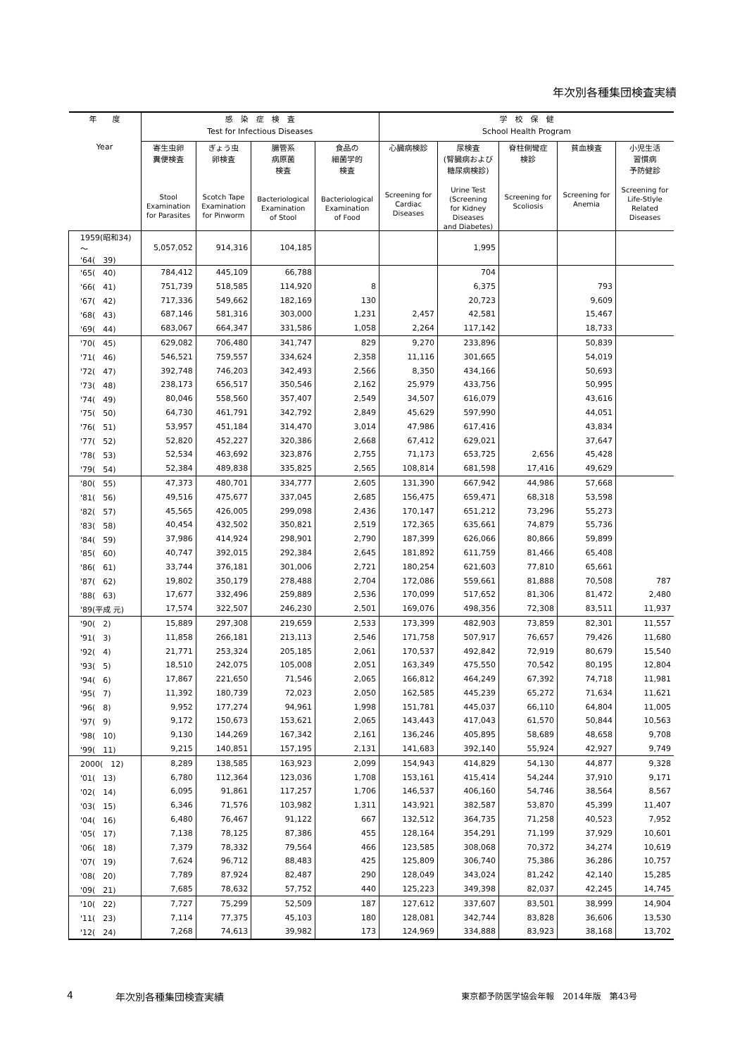年次別各種集団検査実績
| 年 度 Year | 感 染 症 検 査 | | | | 学 校 保 健 | | | | |
| --- | --- | --- | --- | --- | --- | --- | --- | --- | --- |
| | Test for Infectious Diseases | | | | School Health Program | | | | |
| | 寄生虫卵 糞便検査 Stool Examination for Parasites | ぎょう虫 卵検査 Scotch Tape Examination for Pinworm | 腸管系 病原菌 検査 Bacteriological Examination of Stool | 食品の 細菌学的 検査 Bacteriological Examination of Food | 心臓病検診 Screening for Cardiac Diseases | 尿検査 (腎臓病および 糖尿病検診) Urine Test (Screening for Kidney Diseases and Diabetes) | 脊柱側彎症 検診 Screening for Scoliosis | 貧血検査 Screening for Anemia | 小児生活 習慣病 予防健診 Screening for Life-Stlyle Related Diseases |
| 1959(昭和34) 〜 '64( 39) | 5,057,052 | 914,316 | 104,185 | | | 1,995 | | | |
| '65( 40) | 784,412 | 445,109 | 66,788 | | | 704 | | | |
| '66( 41) | 751,739 | 518,585 | 114,920 | 8 | | 6,375 | | 793 | |
| '67( 42) | 717,336 | 549,662 | 182,169 | 130 | | 20,723 | | 9,609 | |
| '68( 43) | 687,146 | 581,316 | 303,000 | 1,231 | 2,457 | 42,581 | | 15,467 | |
| '69( 44) | 683,067 | 664,347 | 331,586 | 1,058 | 2,264 | 117,142 | | 18,733 | |
| '70( 45) | 629,082 | 706,480 | 341,747 | 829 | 9,270 | 233,896 | | 50,839 | |
| '71( 46) | 546,521 | 759,557 | 334,624 | 2,358 | 11,116 | 301,665 | | 54,019 | |
| '72( 47) | 392,748 | 746,203 | 342,493 | 2,566 | 8,350 | 434,166 | | 50,693 | |
| '73( 48) | 238,173 | 656,517 | 350,546 | 2,162 | 25,979 | 433,756 | | 50,995 | |
| '74( 49) | 80,046 | 558,560 | 357,407 | 2,549 | 34,507 | 616,079 | | 43,616 | |
| '75( 50) | 64,730 | 461,791 | 342,792 | 2,849 | 45,629 | 597,990 | | 44,051 | |
| '76( 51) | 53,957 | 451,184 | 314,470 | 3,014 | 47,986 | 617,416 | | 43,834 | |
| '77( 52) | 52,820 | 452,227 | 320,386 | 2,668 | 67,412 | 629,021 | | 37,647 | |
| '78( 53) | 52,534 | 463,692 | 323,876 | 2,755 | 71,173 | 653,725 | 2,656 | 45,428 | |
| '79( 54) | 52,384 | 489,838 | 335,825 | 2,565 | 108,814 | 681,598 | 17,416 | 49,629 | |
| '80( 55) | 47,373 | 480,701 | 334,777 | 2,605 | 131,390 | 667,942 | 44,986 | 57,668 | |
| '81( 56) | 49,516 | 475,677 | 337,045 | 2,685 | 156,475 | 659,471 | 68,318 | 53,598 | |
| '82( 57) | 45,565 | 426,005 | 299,098 | 2,436 | 170,147 | 651,212 | 73,296 | 55,273 | |
| '83( 58) | 40,454 | 432,502 | 350,821 | 2,519 | 172,365 | 635,661 | 74,879 | 55,736 | |
| '84( 59) | 37,986 | 414,924 | 298,901 | 2,790 | 187,399 | 626,066 | 80,866 | 59,899 | |
| '85( 60) | 40,747 | 392,015 | 292,384 | 2,645 | 181,892 | 611,759 | 81,466 | 65,408 | |
| '86( 61) | 33,744 | 376,181 | 301,006 | 2,721 | 180,254 | 621,603 | 77,810 | 65,661 | |
| '87( 62) | 19,802 | 350,179 | 278,488 | 2,704 | 172,086 | 559,661 | 81,888 | 70,508 | 787 |
| '88( 63) | 17,677 | 332,496 | 259,889 | 2,536 | 170,099 | 517,652 | 81,306 | 81,472 | 2,480 |
| '89(平成 元) | 17,574 | 322,507 | 246,230 | 2,501 | 169,076 | 498,356 | 72,308 | 83,511 | 11,937 |
| '90( 2) | 15,889 | 297,308 | 219,659 | 2,533 | 173,399 | 482,903 | 73,859 | 82,301 | 11,557 |
| '91( 3) | 11,858 | 266,181 | 213,113 | 2,546 | 171,758 | 507,917 | 76,657 | 79,426 | 11,680 |
| '92( 4) | 21,771 | 253,324 | 205,185 | 2,061 | 170,537 | 492,842 | 72,919 | 80,679 | 15,540 |
| '93( 5) | 18,510 | 242,075 | 105,008 | 2,051 | 163,349 | 475,550 | 70,542 | 80,195 | 12,804 |
| '94( 6) | 17,867 | 221,650 | 71,546 | 2,065 | 166,812 | 464,249 | 67,392 | 74,718 | 11,981 |
| '95( 7) | 11,392 | 180,739 | 72,023 | 2,050 | 162,585 | 445,239 | 65,272 | 71,634 | 11,621 |
| '96( 8) | 9,952 | 177,274 | 94,961 | 1,998 | 151,781 | 445,037 | 66,110 | 64,804 | 11,005 |
| '97( 9) | 9,172 | 150,673 | 153,621 | 2,065 | 143,443 | 417,043 | 61,570 | 50,844 | 10,563 |
| '98( 10) | 9,130 | 144,269 | 167,342 | 2,161 | 136,246 | 405,895 | 58,689 | 48,658 | 9,708 |
| '99( 11) | 9,215 | 140,851 | 157,195 | 2,131 | 141,683 | 392,140 | 55,924 | 42,927 | 9,749 |
| 2000( 12) | 8,289 | 138,585 | 163,923 | 2,099 | 154,943 | 414,829 | 54,130 | 44,877 | 9,328 |
| '01( 13) | 6,780 | 112,364 | 123,036 | 1,708 | 153,161 | 415,414 | 54,244 | 37,910 | 9,171 |
| '02( 14) | 6,095 | 91,861 | 117,257 | 1,706 | 146,537 | 406,160 | 54,746 | 38,564 | 8,567 |
| '03( 15) | 6,346 | 71,576 | 103,982 | 1,311 | 143,921 | 382,587 | 53,870 | 45,399 | 11,407 |
| '04( 16) | 6,480 | 76,467 | 91,122 | 667 | 132,512 | 364,735 | 71,258 | 40,523 | 7,952 |
| '05( 17) | 7,138 | 78,125 | 87,386 | 455 | 128,164 | 354,291 | 71,199 | 37,929 | 10,601 |
| '06( 18) | 7,379 | 78,332 | 79,564 | 466 | 123,585 | 308,068 | 70,372 | 34,274 | 10,619 |
| '07( 19) | 7,624 | 96,712 | 88,483 | 425 | 125,809 | 306,740 | 75,386 | 36,286 | 10,757 |
| '08( 20) | 7,789 | 87,924 | 82,487 | 290 | 128,049 | 343,024 | 81,242 | 42,140 | 15,285 |
| '09( 21) | 7,685 | 78,632 | 57,752 | 440 | 125,223 | 349,398 | 82,037 | 42,245 | 14,745 |
| '10( 22) | 7,727 | 75,299 | 52,509 | 187 | 127,612 | 337,607 | 83,501 | 38,999 | 14,904 |
| '11( 23) | 7,114 | 77,375 | 45,103 | 180 | 128,081 | 342,744 | 83,828 | 36,606 | 13,530 |
| '12( 24) | 7,268 | 74,613 | 39,982 | 173 | 124,969 | 334,888 | 83,923 | 38,168 | 13,702 |
4 年次別各種集団検査実績 東京都予防医学協会年報　2014年版　第43号